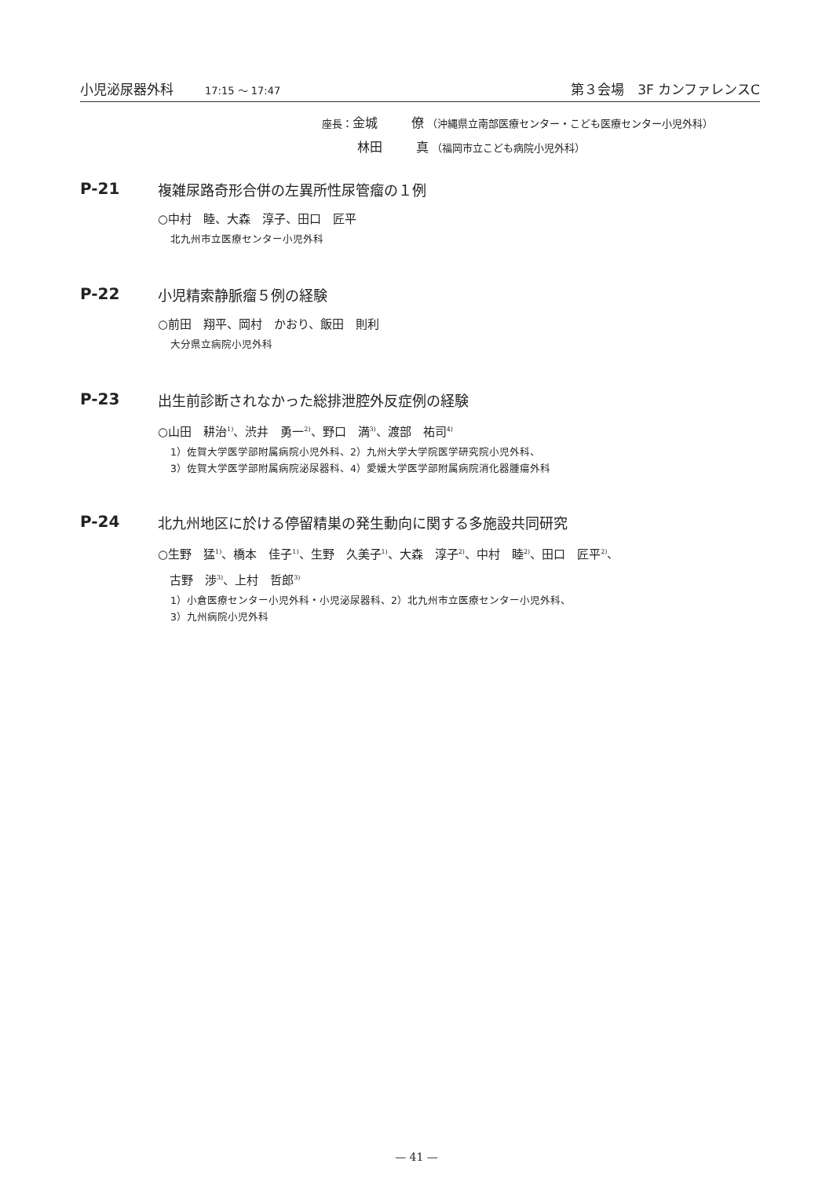小児泌尿器外科 17:15 ～ 17:47
第３会場　3F カンファレンスC
座長： 金城 僚 （沖縄県立南部医療センター・こども医療センター小児外科）
林田 真 （福岡市立こども病院小児外科）
P-21
複雑尿路奇形合併の左異所性尿管瘤の１例
○中村　睦、大森　淳子、田口　匠平
北九州市立医療センター小児外科
P-22
小児精索静脈瘤５例の経験
○前田　翔平、岡村　かおり、飯田　則利
大分県立病院小児外科
P-23
出生前診断されなかった総排泄腔外反症例の経験
○山田　耕治<sup>1)</sup>、渋井　勇一<sup>2)</sup>、野口　満<sup>3)</sup>、渡部　祐司<sup>4)</sup>
1）佐賀大学医学部附属病院小児外科、2）九州大学大学院医学研究院小児外科、
3）佐賀大学医学部附属病院泌尿器科、4）愛媛大学医学部附属病院消化器腫瘍外科
P-24
北九州地区に於ける停留精巣の発生動向に関する多施設共同研究
○生野　猛<sup>1)</sup>、橋本　佳子<sup>1)</sup>、生野　久美子<sup>1)</sup>、大森　淳子<sup>2)</sup>、中村　睦<sup>2)</sup>、田口　匠平<sup>2)</sup>、
　古野　渉<sup>3)</sup>、上村　哲郎<sup>3)</sup>
1）小倉医療センター小児外科・小児泌尿器科、2）北九州市立医療センター小児外科、
3）九州病院小児外科
— 41 —